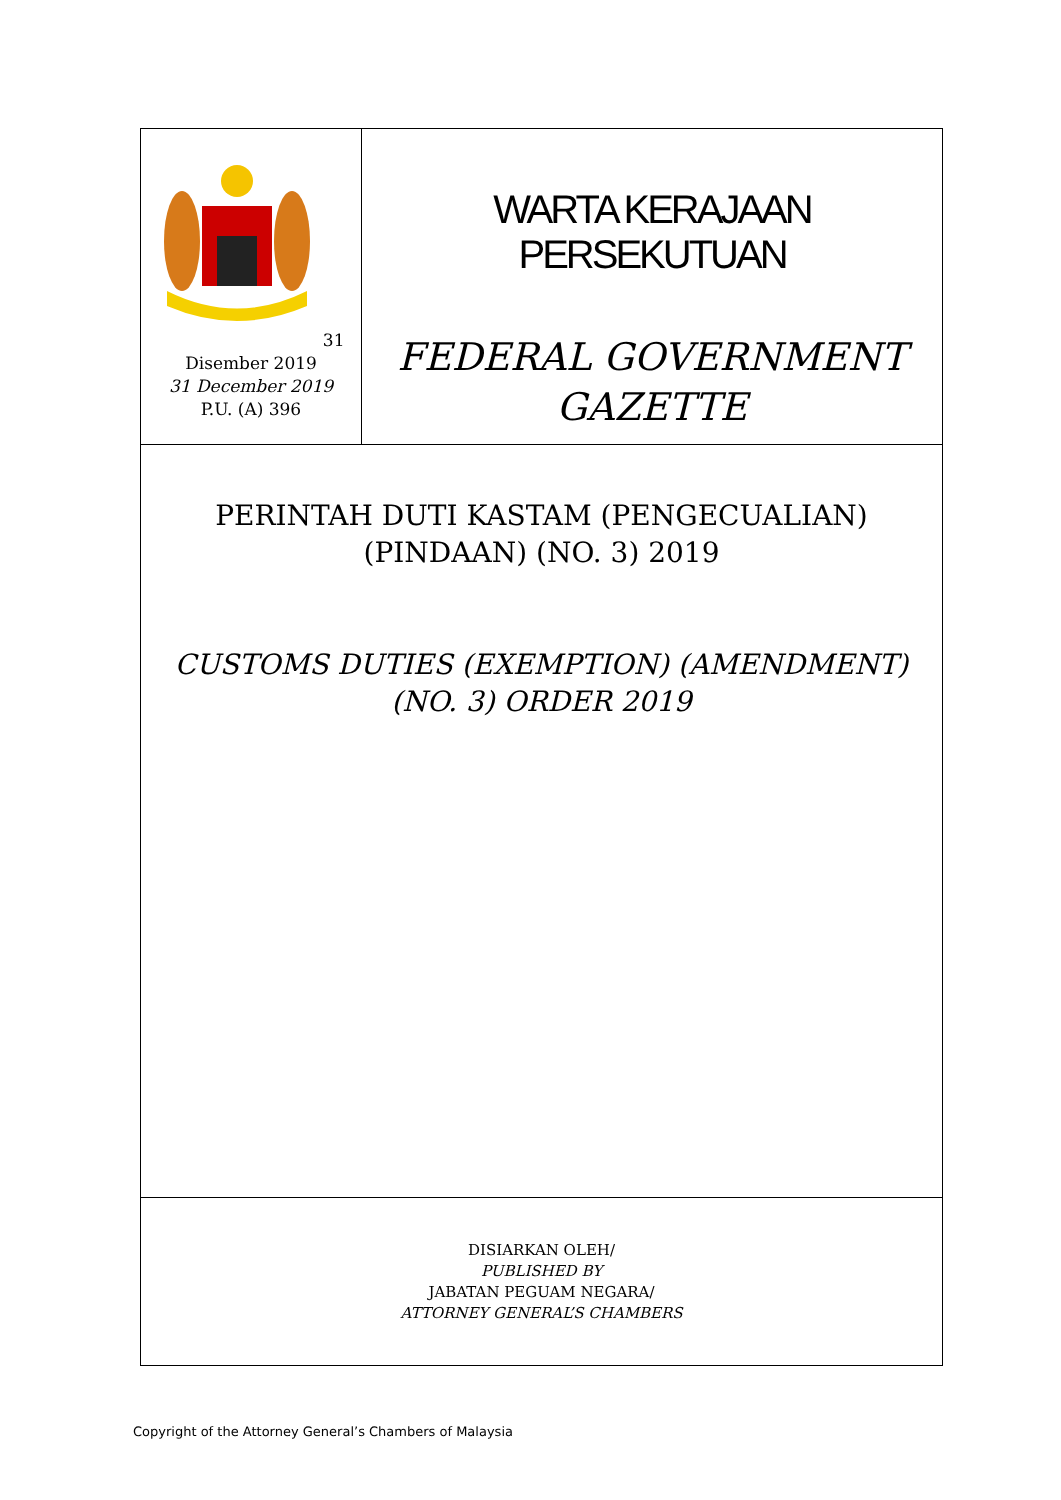31 Disember 2019
31 December 2019
P.U. (A) 396
WARTA KERAJAAN PERSEKUTUAN
FEDERAL GOVERNMENT
GAZETTE
PERINTAH DUTI KASTAM (PENGECUALIAN)
(PINDAAN) (NO. 3) 2019
CUSTOMS DUTIES (EXEMPTION) (AMENDMENT)
(NO. 3) ORDER 2019
DISIARKAN OLEH/
PUBLISHED BY
JABATAN PEGUAM NEGARA/
ATTORNEY GENERAL’S CHAMBERS
Copyright of the Attorney General’s Chambers of Malaysia